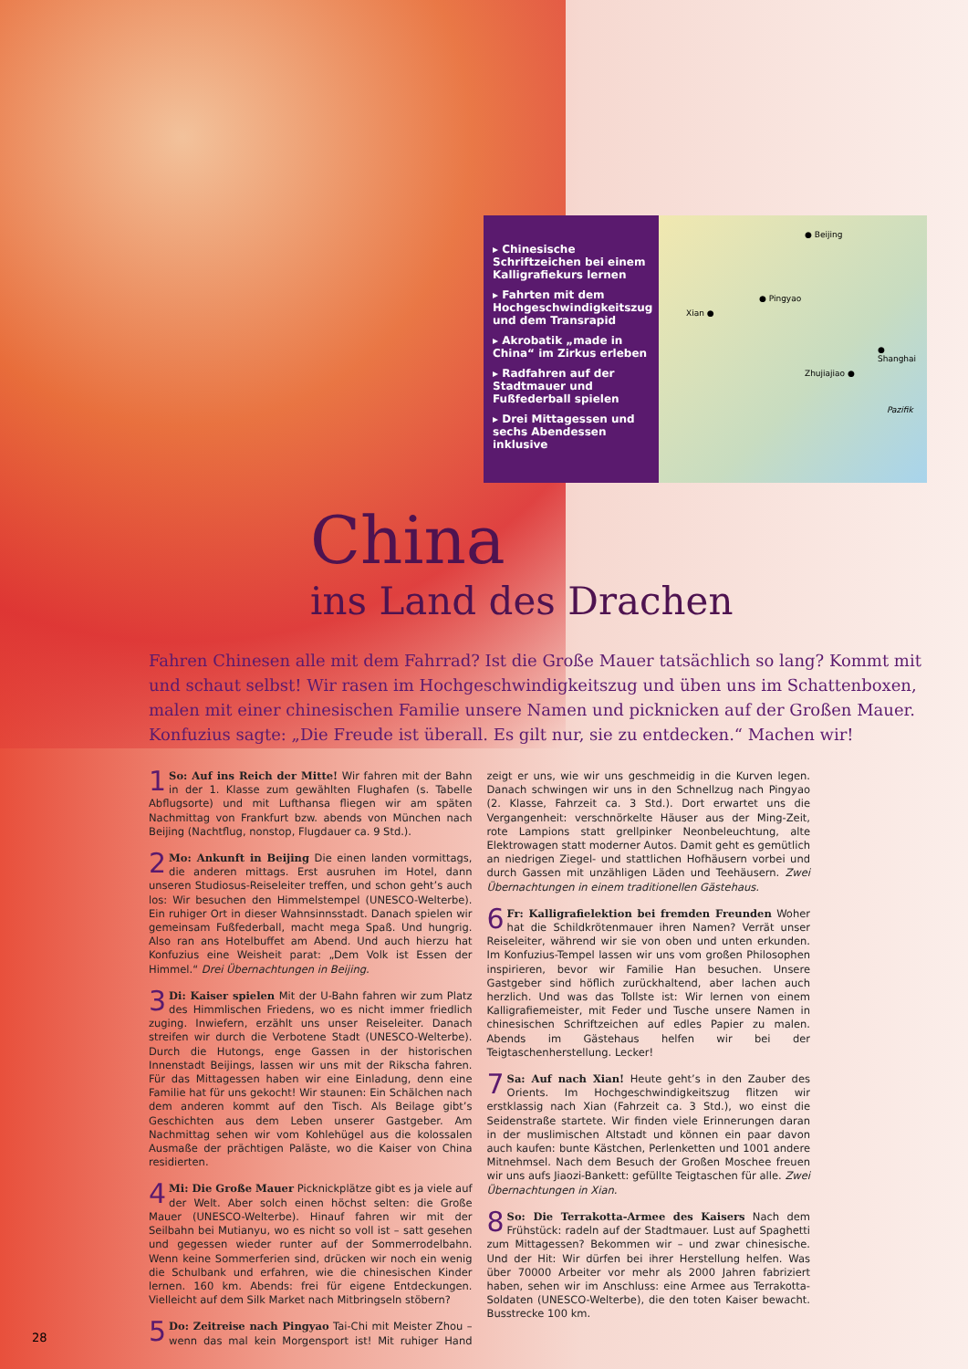▸ Chinesische Schriftzeichen bei einem Kalligrafiekurs lernen
▸ Fahrten mit dem Hochgeschwindigkeitszug und dem Transrapid
▸ Akrobatik „made in China“ im Zirkus erleben
▸ Radfahren auf der Stadtmauer und Fußfederball spielen
▸ Drei Mittagessen und sechs Abendessen inklusive
● Beijing
● Pingyao
Xian ●
● Shanghai
Zhujiajiao ●
Pazifik
China
ins Land des Drachen
Fahren Chinesen alle mit dem Fahrrad? Ist die Große Mauer tatsächlich so lang? Kommt mit und schaut selbst! Wir rasen im Hochgeschwindigkeitszug und üben uns im Schattenboxen, malen mit einer chinesischen Familie unsere Namen und picknicken auf der Großen Mauer. Konfuzius sagte: „Die Freude ist überall. Es gilt nur, sie zu entdecken.“ Machen wir!
1 So: Auf ins Reich der Mitte! Wir fahren mit der Bahn in der 1. Klasse zum gewählten Flughafen (s. Tabelle Abflugsorte) und mit Lufthansa fliegen wir am späten Nachmittag von Frankfurt bzw. abends von München nach Beijing (Nachtflug, nonstop, Flugdauer ca. 9 Std.).
2 Mo: Ankunft in Beijing Die einen landen vormittags, die anderen mittags. Erst ausruhen im Hotel, dann unseren Studiosus-Reiseleiter treffen, und schon geht’s auch los: Wir besuchen den Himmelstempel (UNESCO-Welterbe). Ein ruhiger Ort in dieser Wahnsinnsstadt. Danach spielen wir gemeinsam Fußfederball, macht mega Spaß. Und hungrig. Also ran ans Hotelbuffet am Abend. Und auch hierzu hat Konfuzius eine Weisheit parat: „Dem Volk ist Essen der Himmel.“ Drei Übernachtungen in Beijing.
3 Di: Kaiser spielen Mit der U-Bahn fahren wir zum Platz des Himmlischen Friedens, wo es nicht immer friedlich zuging. Inwiefern, erzählt uns unser Reiseleiter. Danach streifen wir durch die Verbotene Stadt (UNESCO-Welterbe). Durch die Hutongs, enge Gassen in der historischen Innenstadt Beijings, lassen wir uns mit der Rikscha fahren. Für das Mittagessen haben wir eine Einladung, denn eine Familie hat für uns gekocht! Wir staunen: Ein Schälchen nach dem anderen kommt auf den Tisch. Als Beilage gibt’s Geschichten aus dem Leben unserer Gastgeber. Am Nachmittag sehen wir vom Kohlehügel aus die kolossalen Ausmaße der prächtigen Paläste, wo die Kaiser von China residierten.
4 Mi: Die Große Mauer Picknickplätze gibt es ja viele auf der Welt. Aber solch einen höchst selten: die Große Mauer (UNESCO-Welterbe). Hinauf fahren wir mit der Seilbahn bei Mutianyu, wo es nicht so voll ist – satt gesehen und gegessen wieder runter auf der Sommerrodelbahn. Wenn keine Sommerferien sind, drücken wir noch ein wenig die Schulbank und erfahren, wie die chinesischen Kinder lernen. 160 km. Abends: frei für eigene Entdeckungen. Vielleicht auf dem Silk Market nach Mitbringseln stöbern?
5 Do: Zeitreise nach Pingyao Tai-Chi mit Meister Zhou – wenn das mal kein Morgensport ist! Mit ruhiger Hand zeigt er uns, wie wir uns geschmeidig in die Kurven legen. Danach schwingen wir uns in den Schnellzug nach Pingyao (2. Klasse, Fahrzeit ca. 3 Std.). Dort erwartet uns die Vergangenheit: verschnörkelte Häuser aus der Ming-Zeit, rote Lampions statt grellpinker Neonbeleuchtung, alte Elektrowagen statt moderner Autos. Damit geht es gemütlich an niedrigen Ziegel- und stattlichen Hofhäusern vorbei und durch Gassen mit unzähligen Läden und Teehäusern. Zwei Übernachtungen in einem traditionellen Gästehaus.
6 Fr: Kalligrafielektion bei fremden Freunden Woher hat die Schildkrötenmauer ihren Namen? Verrät unser Reiseleiter, während wir sie von oben und unten erkunden. Im Konfuzius-Tempel lassen wir uns vom großen Philosophen inspirieren, bevor wir Familie Han besuchen. Unsere Gastgeber sind höflich zurückhaltend, aber lachen auch herzlich. Und was das Tollste ist: Wir lernen von einem Kalligrafiemeister, mit Feder und Tusche unsere Namen in chinesischen Schriftzeichen auf edles Papier zu malen. Abends im Gästehaus helfen wir bei der Teigtaschenherstellung. Lecker!
7 Sa: Auf nach Xian! Heute geht’s in den Zauber des Orients. Im Hochgeschwindigkeitszug flitzen wir erstklassig nach Xian (Fahrzeit ca. 3 Std.), wo einst die Seidenstraße startete. Wir finden viele Erinnerungen daran in der muslimischen Altstadt und können ein paar davon auch kaufen: bunte Kästchen, Perlenketten und 1001 andere Mitnehmsel. Nach dem Besuch der Großen Moschee freuen wir uns aufs Jiaozi-Bankett: gefüllte Teigtaschen für alle. Zwei Übernachtungen in Xian.
8 So: Die Terrakotta-Armee des Kaisers Nach dem Frühstück: radeln auf der Stadtmauer. Lust auf Spaghetti zum Mittagessen? Bekommen wir – und zwar chinesische. Und der Hit: Wir dürfen bei ihrer Herstellung helfen. Was über 70000 Arbeiter vor mehr als 2000 Jahren fabriziert haben, sehen wir im Anschluss: eine Armee aus Terrakotta-Soldaten (UNESCO-Welterbe), die den toten Kaiser bewacht. Busstrecke 100 km.
28